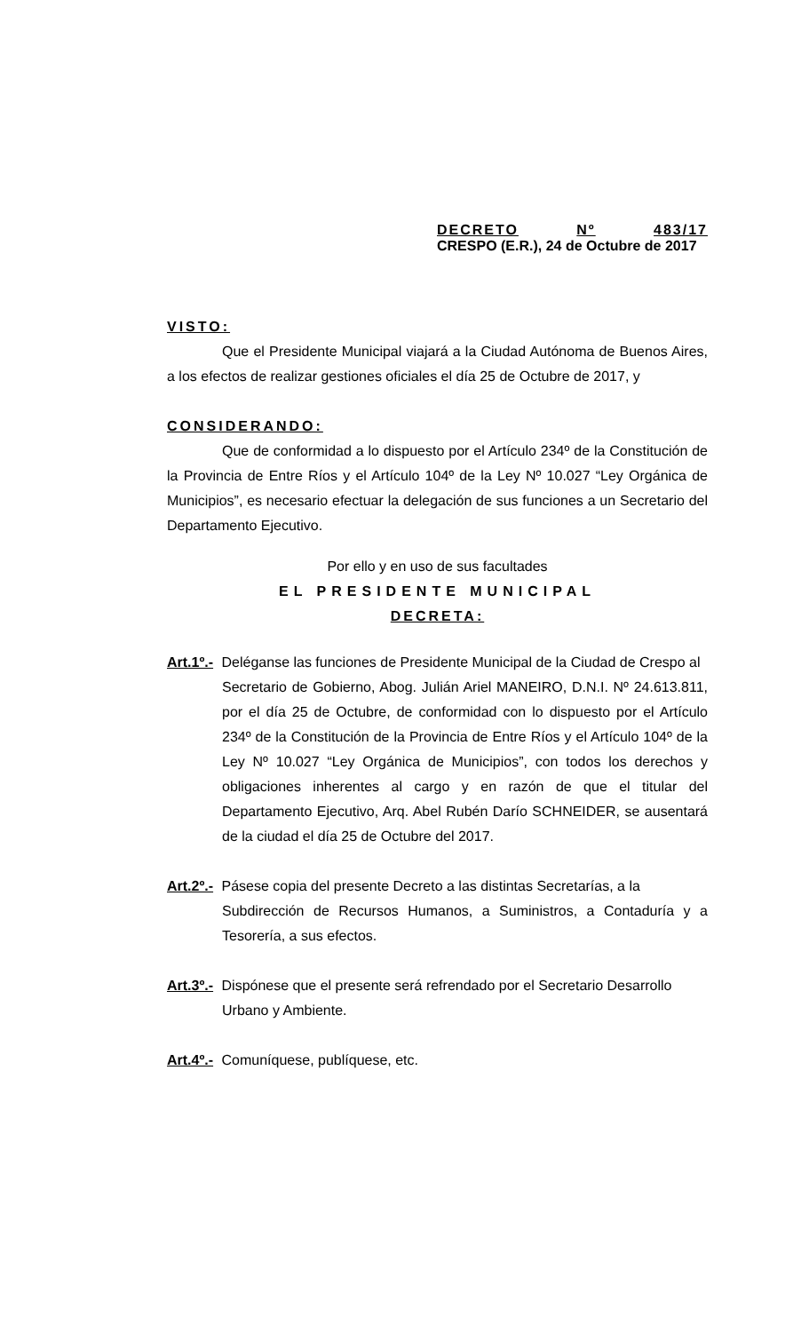DECRETO Nº 483/17
CRESPO (E.R.), 24 de Octubre de 2017
VISTO:
Que el Presidente Municipal viajará a la Ciudad Autónoma de Buenos Aires, a los efectos de realizar gestiones oficiales el día 25 de Octubre de 2017, y
CONSIDERANDO:
Que de conformidad a lo dispuesto por el Artículo 234º de la Constitución de la Provincia de Entre Ríos y el Artículo 104º de la Ley Nº 10.027 “Ley Orgánica de Municipios”, es necesario efectuar la delegación de sus funciones a un Secretario del Departamento Ejecutivo.
Por ello y en uso de sus facultades
EL PRESIDENTE MUNICIPAL
DECRETA:
Art.1º.- Deléganse las funciones de Presidente Municipal de la Ciudad de Crespo al
Secretario de Gobierno, Abog. Julián Ariel MANEIRO, D.N.I. Nº 24.613.811, por el día 25 de Octubre, de conformidad con lo dispuesto por el Artículo 234º de la Constitución de la Provincia de Entre Ríos y el Artículo 104º de la Ley Nº 10.027 “Ley Orgánica de Municipios”, con todos los derechos y obligaciones inherentes al cargo y en razón de que el titular del Departamento Ejecutivo, Arq. Abel Rubén Darío SCHNEIDER, se ausentará de la ciudad el día 25 de Octubre del 2017.
Art.2º.- Pásese copia del presente Decreto a las distintas Secretarías, a la
Subdirección de Recursos Humanos, a Suministros, a Contaduría y a Tesorería, a sus efectos.
Art.3º.- Dispónese que el presente será refrendado por el Secretario Desarrollo
Urbano y Ambiente.
Art.4º.- Comuníquese, publíquese, etc.